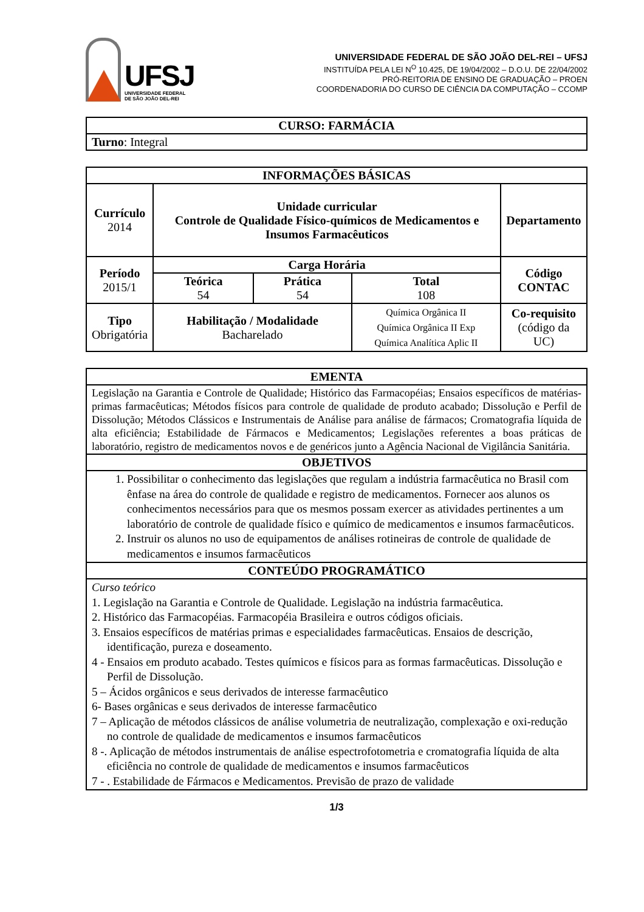UFSJ
UNIVERSIDADE FEDERAL
DE SÃO JOÃO DEL-REI
UNIVERSIDADE FEDERAL DE SÃO JOÃO DEL-REI – UFSJ
INSTITUÍDA PELA LEI N<sup>O</sup> 10.425, DE 19/04/2002 – D.O.U. DE 22/04/2002
PRÓ-REITORIA DE ENSINO DE GRADUAÇÃO – PROEN
COORDENADORIA DO CURSO DE CIÊNCIA DA COMPUTAÇÃO – CCOMP
| CURSO: FARMÁCIA |
| --- |
| Turno : Integral |
| INFORMAÇÕES BÁSICAS | | | | |
| --- | --- | --- | --- | --- |
| Currículo 2014 | Unidade curricular Controle de Qualidade Físico-químicos de Medicamentos e Insumos Farmacêuticos | | | Departamento |
| Período 2015/1 | Carga Horária | | | Código CONTAC |
| | Teórica 54 | Prática 54 | Total 108 | |
| Tipo Obrigatória | Habilitação / Modalidade Bacharelado | | Química Orgânica II Química Orgânica II Exp Química Analítica Aplic II | Co-requisito (código da UC) |
| EMENTA |
| --- |
| Legislação na Garantia e Controle de Qualidade; Histórico das Farmacopéias; Ensaios específicos de matérias-primas farmacêuticas; Métodos físicos para controle de qualidade de produto acabado; Dissolução e Perfil de Dissolução; Métodos Clássicos e Instrumentais de Análise para análise de fármacos; Cromatografia líquida de alta eficiência; Estabilidade de Fármacos e Medicamentos; Legislações referentes a boas práticas de laboratório, registro de medicamentos novos e de genéricos junto a Agência Nacional de Vigilância Sanitária. |
| OBJETIVOS |
| 1. Possibilitar o conhecimento das legislações que regulam a indústria farmacêutica no Brasil com ênfase na área do controle de qualidade e registro de medicamentos. Fornecer aos alunos os conhecimentos necessários para que os mesmos possam exercer as atividades pertinentes a um laboratório de controle de qualidade físico e químico de medicamentos e insumos farmacêuticos. 2. Instruir os alunos no uso de equipamentos de análises rotineiras de controle de qualidade de medicamentos e insumos farmacêuticos |
| CONTEÚDO PROGRAMÁTICO |
| Curso teórico 1. Legislação na Garantia e Controle de Qualidade. Legislação na indústria farmacêutica. 2. Histórico das Farmacopéias. Farmacopéia Brasileira e outros códigos oficiais. 3. Ensaios específicos de matérias primas e especialidades farmacêuticas. Ensaios de descrição, identificação, pureza e doseamento. 4 - Ensaios em produto acabado. Testes químicos e físicos para as formas farmacêuticas. Dissolução e Perfil de Dissolução. 5 – Ácidos orgânicos e seus derivados de interesse farmacêutico 6- Bases orgânicas e seus derivados de interesse farmacêutico 7 – Aplicação de métodos clássicos de análise volumetria de neutralização, complexação e oxi-redução no controle de qualidade de medicamentos e insumos farmacêuticos 8 -. Aplicação de métodos instrumentais de análise espectrofotometria e cromatografia líquida de alta eficiência no controle de qualidade de medicamentos e insumos farmacêuticos 7 - . Estabilidade de Fármacos e Medicamentos. Previsão de prazo de validade |
1/3